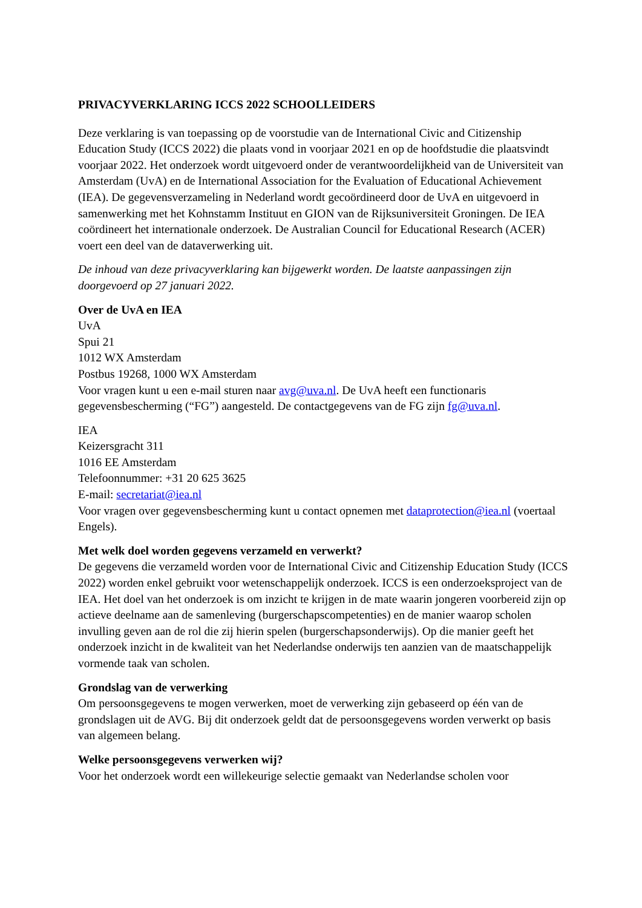PRIVACYVERKLARING ICCS 2022 SCHOOLLEIDERS
Deze verklaring is van toepassing op de voorstudie van de International Civic and Citizenship Education Study (ICCS 2022) die plaats vond in voorjaar 2021 en op de hoofdstudie die plaatsvindt voorjaar 2022. Het onderzoek wordt uitgevoerd onder de verantwoordelijkheid van de Universiteit van Amsterdam (UvA) en de International Association for the Evaluation of Educational Achievement (IEA). De gegevensverzameling in Nederland wordt gecoördineerd door de UvA en uitgevoerd in samenwerking met het Kohnstamm Instituut en GION van de Rijksuniversiteit Groningen. De IEA coördineert het internationale onderzoek. De Australian Council for Educational Research (ACER) voert een deel van de dataverwerking uit.
De inhoud van deze privacyverklaring kan bijgewerkt worden. De laatste aanpassingen zijn doorgevoerd op 27 januari 2022.
Over de UvA en IEA
UvA
Spui 21
1012 WX Amsterdam
Postbus 19268, 1000 WX Amsterdam
Voor vragen kunt u een e-mail sturen naar avg@uva.nl. De UvA heeft een functionaris gegevensbescherming (“FG”) aangesteld. De contactgegevens van de FG zijn fg@uva.nl.
IEA
Keizersgracht 311
1016 EE Amsterdam
Telefoonnummer: +31 20 625 3625
E-mail: secretariat@iea.nl
Voor vragen over gegevensbescherming kunt u contact opnemen met dataprotection@iea.nl (voertaal Engels).
Met welk doel worden gegevens verzameld en verwerkt?
De gegevens die verzameld worden voor de International Civic and Citizenship Education Study (ICCS 2022) worden enkel gebruikt voor wetenschappelijk onderzoek. ICCS is een onderzoeksproject van de IEA. Het doel van het onderzoek is om inzicht te krijgen in de mate waarin jongeren voorbereid zijn op actieve deelname aan de samenleving (burgerschapscompetenties) en de manier waarop scholen invulling geven aan de rol die zij hierin spelen (burgerschapsonderwijs). Op die manier geeft het onderzoek inzicht in de kwaliteit van het Nederlandse onderwijs ten aanzien van de maatschappelijk vormende taak van scholen.
Grondslag van de verwerking
Om persoonsgegevens te mogen verwerken, moet de verwerking zijn gebaseerd op één van de grondslagen uit de AVG. Bij dit onderzoek geldt dat de persoonsgegevens worden verwerkt op basis van algemeen belang.
Welke persoonsgegevens verwerken wij?
Voor het onderzoek wordt een willekeurige selectie gemaakt van Nederlandse scholen voor